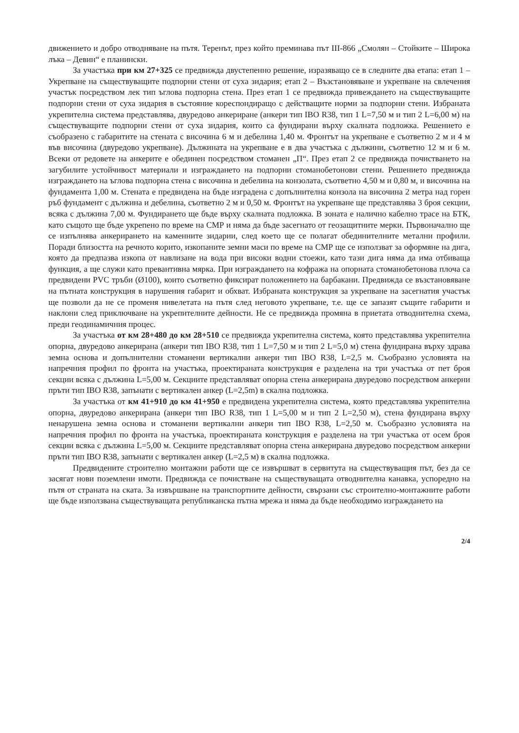движението и добро отводняване на пътя. Теренът, през който преминава път III-866 „Смолян – Стойките – Широка лъка – Девин“ е планински.
За участъка при км 27+325 се предвижда двустепенно решение, изразяващо се в следните два етапа: етап 1 –Укрепване на съществуващите подпорни стени от суха зидария; етап 2 – Възстановяване и укрепване на свлечения участък посредством лек тип ъглова подпорна стена. През етап 1 се предвижда привеждането на съществуващите подпорни стени от суха зидария в състояние кореспондиращо с действащите норми за подпорни стени. Избраната укрепителна система представлява, двуредово анкериране (анкери тип IBO R38, тип 1 L=7,50 м и тип 2 L=6,00 м) на съществуващите подпорни стени от суха зидария, които са фундирани върху скалната подложка. Решението е съобразено с габаритите на стената с височина 6 м и дебелина 1,40 м. Фронтът на укрепване е съответно 2 м и 4 м във височина (двуредово укрепване). Дължината на укрепване е в два участъка с дължини, съответно 12 м и 6 м. Всеки от редовете на анкерите е обединен посредством стоманен „П“. През етап 2 се предвижда почистването на загубилите устойчивост материали и изграждането на подпорни стоманобетонови стени. Решението предвижда изграждането на ъглова подпорна стена с височина и дебелина на конзолата, съответно 4,50 м и 0,80 м, и височина на фундамента 1,00 м. Стената е предвидена на бъде изградена с допълнителна конзола на височина 2 метра над горен ръб фундамент с дължина и дебелина, съответно 2 м и 0,50 м. Фронтът на укрепване ще представлява 3 броя секции, всяка с дължина 7,00 м. Фундирането ще бъде върху скалната подложка. В зоната е налично кабелно трасе на БТК, като същото ще бъде укрепено по време на СМР и няма да бъде засегнато от геозащитните мерки. Първоначално ще се изпълнява анкерирането на каменните зидарии, след което ще се полагат обединителните метални профили. Поради близостта на речното корито, изкопаните земни маси по време на СМР ще се използват за оформяне на дига, която да предпазва изкопа от навлизане на вода при високи водни стоежи, като тази дига няма да има отбиваща функция, а ще служи като превантивна мярка. При изграждането на кофража на опорната стоманобетонова плоча са предвидени PVC тръби (Ø100), които съответно фиксират положението на барбакани. Предвижда се възстановяване на пътната конструкция в нарушения габарит и обхват. Избраната конструкция за укрепване на засегнатия участък ще позволи да не се променя нивелетата на пътя след неговото укрепване, т.е. ще се запазят същите габарити и наклони след приключване на укрепителните дейности. Не се предвижда промяна в приетата отводнителна схема, преди геодинамичния процес.
За участъка от км 28+480 до км 28+510 се предвижда укрепителна система, която представлява укрепителна опорна, двуредово анкерирана (анкери тип IBO R38, тип 1 L=7,50 м и тип 2 L=5,0 м) стена фундирана върху здрава земна основа и допълнителни стоманени вертикални анкери тип IBO R38, L=2,5 м. Съобразно условията на напречния профил по фронта на участъка, проектираната конструкция е разделена на три участъка от пет броя секции всяка с дължина L=5,00 м. Секциите представляват опорна стена анкерирана двуредово посредством анкерни пръти тип IBO R38, запънати с вертикален анкер (L=2,5m) в скална подложка.
За участъка от км 41+910 до км 41+950 е предвидена укрепителна система, която представлява укрепителна опорна, двуредово анкерирана (анкери тип IBO R38, тип 1 L=5,00 м и тип 2 L=2,50 м), стена фундирана върху ненарушена земна основа и стоманени вертикални анкери тип IBO R38, L=2,50 м. Съобразно условията на напречния профил по фронта на участъка, проектираната конструкция е разделена на три участъка от осем броя секции всяка с дължина L=5,00 м. Секциите представляват опорна стена анкерирана двуредово посредством анкерни пръти тип IBO R38, запънати с вертикален анкер (L=2,5 м) в скална подложка.
Предвидените строително монтажни работи ще се извършват в сервитута на съществуващия път, без да се засягат нови поземлени имоти. Предвижда се почистване на съществуващата отводнителна канавка, успоредно на пътя от страната на ската. За извършване на транспортните дейности, свързани със строително-монтажните работи ще бъде използвана съществуващата републиканска пътна мрежа и няма да бъде необходимо изграждането на
2/4